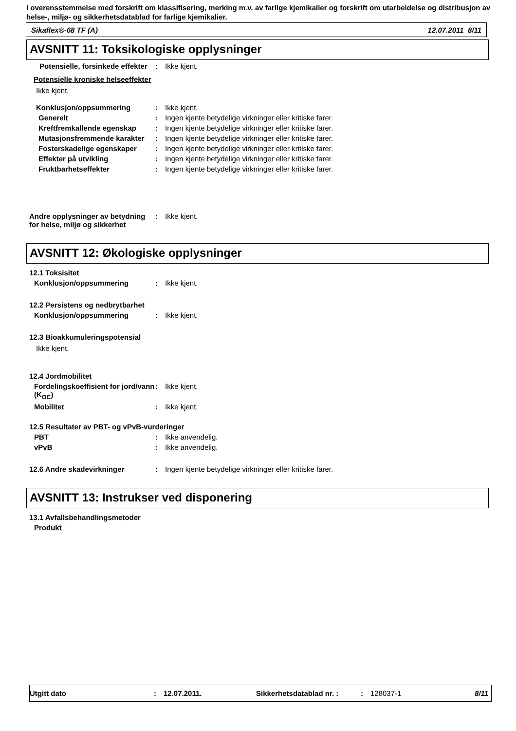I overensstemmelse med forskrift om klassifisering, merking m.v. av farlige kjemikalier og forskrift om utarbeidelse og distribusjon av helse-, miljø- og sikkerhetsdatablad for farlige kjemikalier.
Sikaflex®-68 TF (A) 12.07.2011 8/11
AVSNITT 11: Toksikologiske opplysninger
Potensielle, forsinkede effekter
: Ikke kjent.
Potensielle kroniske helseeffekter
Ikke kjent.
Konklusjon/oppsummering : Ikke kjent.
Generelt : Ingen kjente betydelige virkninger eller kritiske farer.
Kreftfremkallende egenskap : Ingen kjente betydelige virkninger eller kritiske farer.
Mutasjonsfremmende karakter
: Ingen kjente betydelige virkninger eller kritiske farer.
Fosterskadelige egenskaper : Ingen kjente betydelige virkninger eller kritiske farer.
Effekter på utvikling : Ingen kjente betydelige virkninger eller kritiske farer.
Fruktbarhetseffekter : Ingen kjente betydelige virkninger eller kritiske farer.
Andre opplysninger av betydning for helse, miljø og sikkerhet
: Ikke kjent.
AVSNITT 12: Økologiske opplysninger
12.1 Toksisitet
Konklusjon/oppsummering : Ikke kjent.
12.2 Persistens og nedbrytbarhet
Konklusjon/oppsummering : Ikke kjent.
12.3 Bioakkumuleringspotensial
Ikke kjent.
12.4 Jordmobilitet
Fordelingskoeffisient for jord/vann (K<sub>OC</sub>)
: Ikke kjent.
Mobilitet : Ikke kjent.
12.5 Resultater av PBT- og vPvB-vurderinger
PBT : Ikke anvendelig.
vPvB : Ikke anvendelig.
12.6 Andre skadevirkninger : Ingen kjente betydelige virkninger eller kritiske farer.
AVSNITT 13: Instrukser ved disponering
13.1 Avfallsbehandlingsmetoder
Produkt
Utgitt dato: 12.07.2011. Sikkerhetsdatablad nr. :: 128037-1 8/11